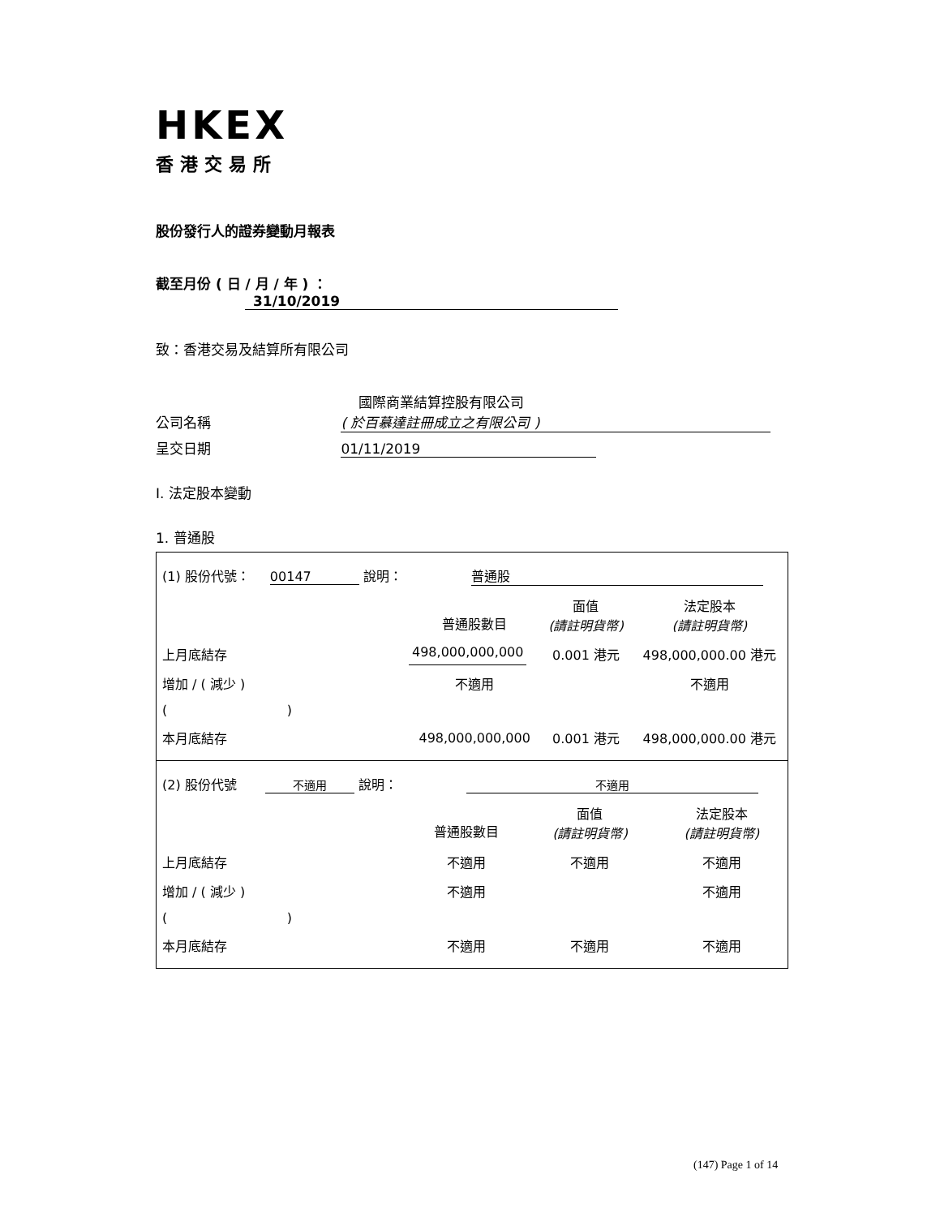HKEX
香港交易所
股份發行人的證券變動月報表
截至月份 ( 日 / 月 / 年 ) ： 31/10/2019
致：香港交易及結算所有限公司
國際商業結算控股有限公司
公司名稱 ( 於百慕達註冊成立之有限公司 )
呈交日期 01/11/2019
I. 法定股本變動
1. 普通股
| (1) 股份代號： 00147 說明： 普通股 | | | |
| | 普通股數目 | 面值 (請註明貨幣) | 法定股本 (請註明貨幣) |
| 上月底結存 | 498,000,000,000 | 0.001 港元 | 498,000,000.00 港元 |
| 增加 / ( 減少 ) | 不適用 | | 不適用 |
| ( ) | | | |
| 本月底結存 | 498,000,000,000 | 0.001 港元 | 498,000,000.00 港元 |
| (2) 股份代號 不適用 說明： 不適用 | | | |
| | 普通股數目 | 面值 (請註明貨幣) | 法定股本 (請註明貨幣) |
| 上月底結存 | 不適用 | 不適用 | 不適用 |
| 增加 / ( 減少 ) | 不適用 | | 不適用 |
| ( ) | | | |
| 本月底結存 | 不適用 | 不適用 | 不適用 |
(147) Page 1 of 14